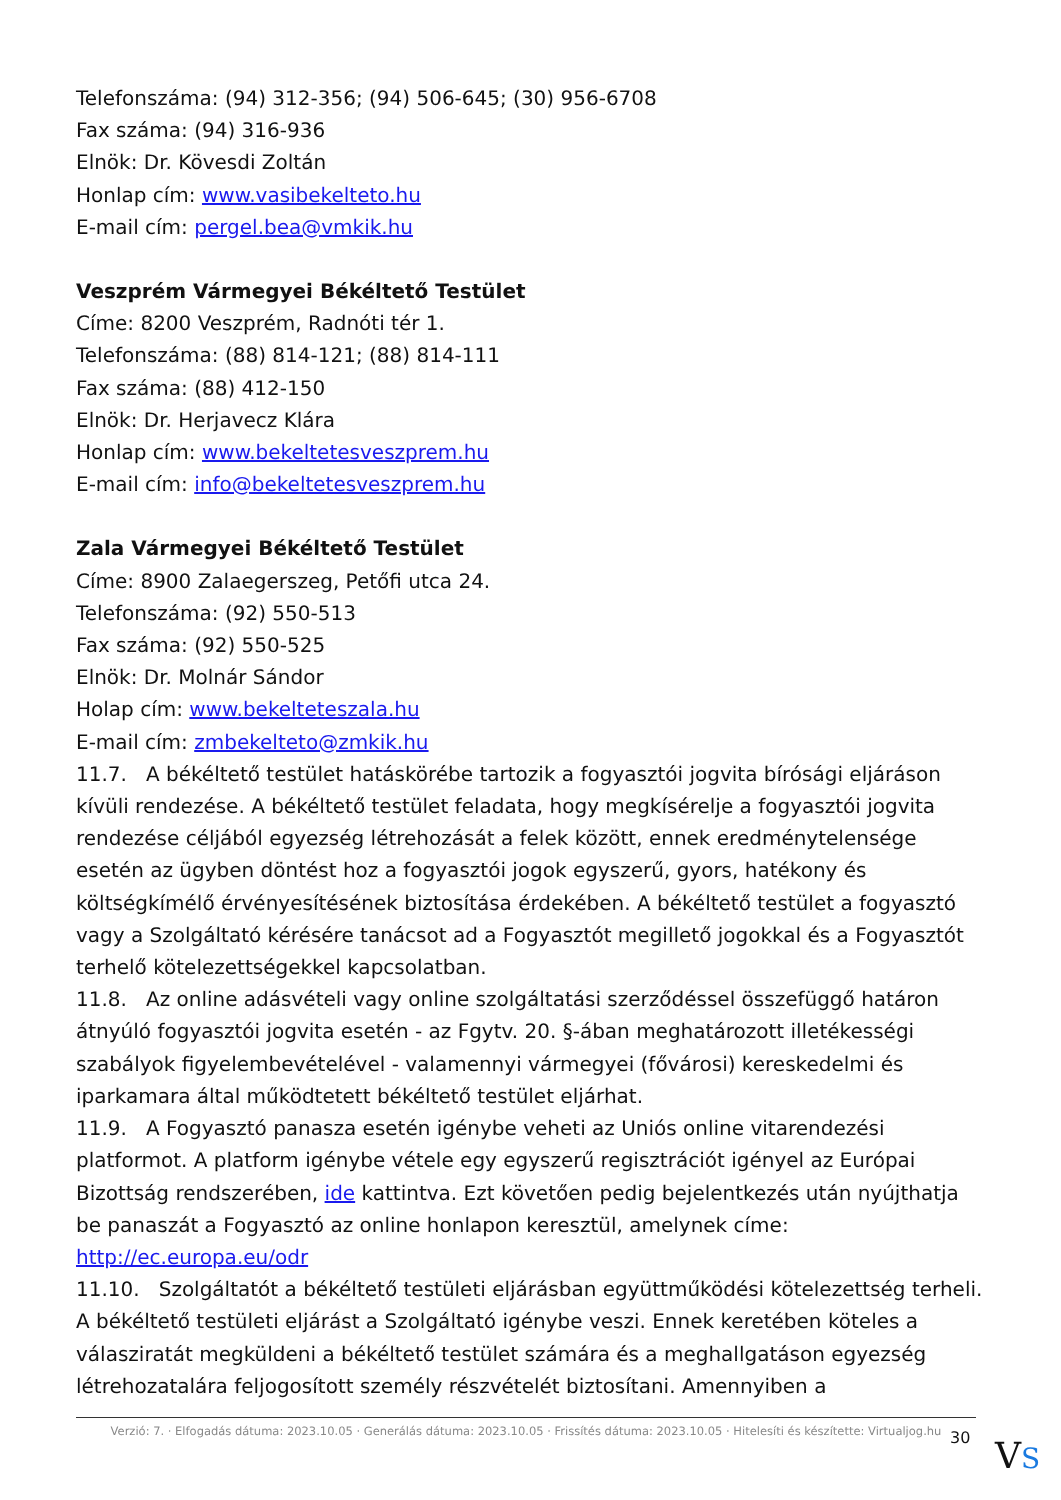Telefonszáma: (94) 312-356; (94) 506-645; (30) 956-6708
Fax száma: (94) 316-936
Elnök: Dr. Kövesdi Zoltán
Honlap cím: www.vasibekelteto.hu
E-mail cím: pergel.bea@vmkik.hu
Veszprém Vármegyei Békéltető Testület
Címe: 8200 Veszprém, Radnóti tér 1.
Telefonszáma: (88) 814-121; (88) 814-111
Fax száma: (88) 412-150
Elnök: Dr. Herjavecz Klára
Honlap cím: www.bekeltetesveszprem.hu
E-mail cím: info@bekeltetesveszprem.hu
Zala Vármegyei Békéltető Testület
Címe: 8900 Zalaegerszeg, Petőfi utca 24.
Telefonszáma: (92) 550-513
Fax száma: (92) 550-525
Elnök: Dr. Molnár Sándor
Holap cím: www.bekelteteszala.hu
E-mail cím: zmbekelteto@zmkik.hu
11.7. A békéltető testület hatáskörébe tartozik a fogyasztói jogvita bírósági eljáráson kívüli rendezése. A békéltető testület feladata, hogy megkísérelje a fogyasztói jogvita rendezése céljából egyezség létrehozását a felek között, ennek eredménytelensége esetén az ügyben döntést hoz a fogyasztói jogok egyszerű, gyors, hatékony és költségkímélő érvényesítésének biztosítása érdekében. A békéltető testület a fogyasztó vagy a Szolgáltató kérésére tanácsot ad a Fogyasztót megillető jogokkal és a Fogyasztót terhelő kötelezettségekkel kapcsolatban.
11.8. Az online adásvételi vagy online szolgáltatási szerződéssel összefüggő határon átnyúló fogyasztói jogvita esetén - az Fgytv. 20. §-ában meghatározott illetékességi szabályok figyelembevételével - valamennyi vármegyei (fővárosi) kereskedelmi és iparkamara által működtetett békéltető testület eljárhat.
11.9. A Fogyasztó panasza esetén igénybe veheti az Uniós online vitarendezési platformot. A platform igénybe vétele egy egyszerű regisztrációt igényel az Európai Bizottság rendszerében, ide kattintva. Ezt követően pedig bejelentkezés után nyújthatja be panaszát a Fogyasztó az online honlapon keresztül, amelynek címe: http://ec.europa.eu/odr
11.10. Szolgáltatót a békéltető testületi eljárásban együttműködési kötelezettség terheli. A békéltető testületi eljárást a Szolgáltató igénybe veszi. Ennek keretében köteles a válasziratát megküldeni a békéltető testület számára és a meghallgatáson egyezség létrehozatalára feljogosított személy részvételét biztosítani. Amennyiben a
Verzió: 7. · Elfogadás dátuma: 2023.10.05 · Generálás dátuma: 2023.10.05 · Frissítés dátuma: 2023.10.05 · Hitelesíti és készítette: Virtualjog.hu
30 VS